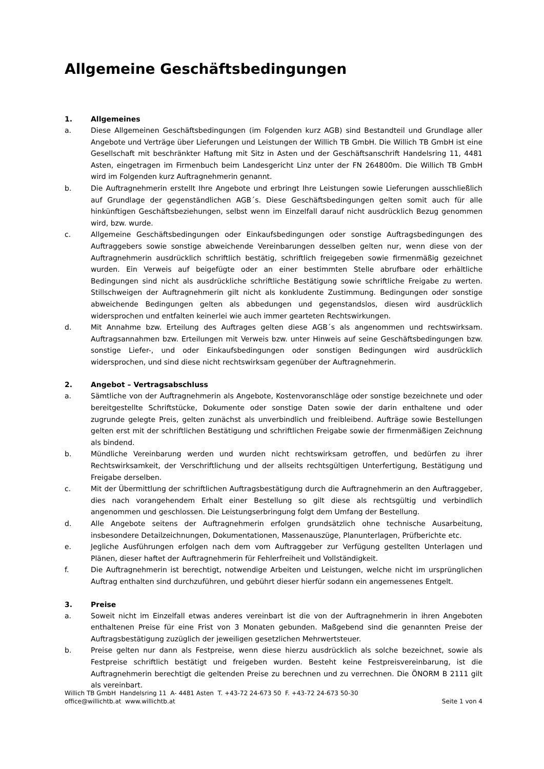Allgemeine Geschäftsbedingungen
1. Allgemeines
a. Diese Allgemeinen Geschäftsbedingungen (im Folgenden kurz AGB) sind Bestandteil und Grundlage aller Angebote und Verträge über Lieferungen und Leistungen der Willich TB GmbH. Die Willich TB GmbH ist eine Gesellschaft mit beschränkter Haftung mit Sitz in Asten und der Geschäftsanschrift Handelsring 11, 4481 Asten, eingetragen im Firmenbuch beim Landesgericht Linz unter der FN 264800m. Die Willich TB GmbH wird im Folgenden kurz Auftragnehmerin genannt.
b. Die Auftragnehmerin erstellt Ihre Angebote und erbringt Ihre Leistungen sowie Lieferungen ausschließlich auf Grundlage der gegenständlichen AGB´s. Diese Geschäftsbedingungen gelten somit auch für alle hinkünftigen Geschäftsbeziehungen, selbst wenn im Einzelfall darauf nicht ausdrücklich Bezug genommen wird, bzw. wurde.
c. Allgemeine Geschäftsbedingungen oder Einkaufsbedingungen oder sonstige Auftragsbedingungen des Auftraggebers sowie sonstige abweichende Vereinbarungen desselben gelten nur, wenn diese von der Auftragnehmerin ausdrücklich schriftlich bestätig, schriftlich freigegeben sowie firmenmäßig gezeichnet wurden. Ein Verweis auf beigefügte oder an einer bestimmten Stelle abrufbare oder erhältliche Bedingungen sind nicht als ausdrückliche schriftliche Bestätigung sowie schriftliche Freigabe zu werten. Stillschweigen der Auftragnehmerin gilt nicht als konkludente Zustimmung. Bedingungen oder sonstige abweichende Bedingungen gelten als abbedungen und gegenstandslos, diesen wird ausdrücklich widersprochen und entfalten keinerlei wie auch immer gearteten Rechtswirkungen.
d. Mit Annahme bzw. Erteilung des Auftrages gelten diese AGB´s als angenommen und rechtswirksam. Auftragsannahmen bzw. Erteilungen mit Verweis bzw. unter Hinweis auf seine Geschäftsbedingungen bzw. sonstige Liefer-, und oder Einkaufsbedingungen oder sonstigen Bedingungen wird ausdrücklich widersprochen, und sind diese nicht rechtswirksam gegenüber der Auftragnehmerin.
2. Angebot – Vertragsabschluss
a. Sämtliche von der Auftragnehmerin als Angebote, Kostenvoranschläge oder sonstige bezeichnete und oder bereitgestellte Schriftstücke, Dokumente oder sonstige Daten sowie der darin enthaltene und oder zugrunde gelegte Preis, gelten zunächst als unverbindlich und freibleibend. Aufträge sowie Bestellungen gelten erst mit der schriftlichen Bestätigung und schriftlichen Freigabe sowie der firmenmäßigen Zeichnung als bindend.
b. Mündliche Vereinbarung werden und wurden nicht rechtswirksam getroffen, und bedürfen zu ihrer Rechtswirksamkeit, der Verschriftlichung und der allseits rechtsgültigen Unterfertigung, Bestätigung und Freigabe derselben.
c. Mit der Übermittlung der schriftlichen Auftragsbestätigung durch die Auftragnehmerin an den Auftraggeber, dies nach vorangehendem Erhalt einer Bestellung so gilt diese als rechtsgültig und verbindlich angenommen und geschlossen. Die Leistungserbringung folgt dem Umfang der Bestellung.
d. Alle Angebote seitens der Auftragnehmerin erfolgen grundsätzlich ohne technische Ausarbeitung, insbesondere Detailzeichnungen, Dokumentationen, Massenauszüge, Planunterlagen, Prüfberichte etc.
e. Jegliche Ausführungen erfolgen nach dem vom Auftraggeber zur Verfügung gestellten Unterlagen und Plänen, dieser haftet der Auftragnehmerin für Fehlerfreiheit und Vollständigkeit.
f. Die Auftragnehmerin ist berechtigt, notwendige Arbeiten und Leistungen, welche nicht im ursprünglichen Auftrag enthalten sind durchzuführen, und gebührt dieser hierfür sodann ein angemessenes Entgelt.
3. Preise
a. Soweit nicht im Einzelfall etwas anderes vereinbart ist die von der Auftragnehmerin in ihren Angeboten enthaltenen Preise für eine Frist von 3 Monaten gebunden. Maßgebend sind die genannten Preise der Auftragsbestätigung zuzüglich der jeweiligen gesetzlichen Mehrwertsteuer.
b. Preise gelten nur dann als Festpreise, wenn diese hierzu ausdrücklich als solche bezeichnet, sowie als Festpreise schriftlich bestätigt und freigeben wurden. Besteht keine Festpreisvereinbarung, ist die Auftragnehmerin berechtigt die geltenden Preise zu berechnen und zu verrechnen. Die ÖNORM B 2111 gilt als vereinbart.
Willich TB GmbH Handelsring 11 A- 4481 Asten T. +43-72 24-673 50 F. +43-72 24-673 50-30
office@willichtb.at www.willichtb.at Seite 1 von 4